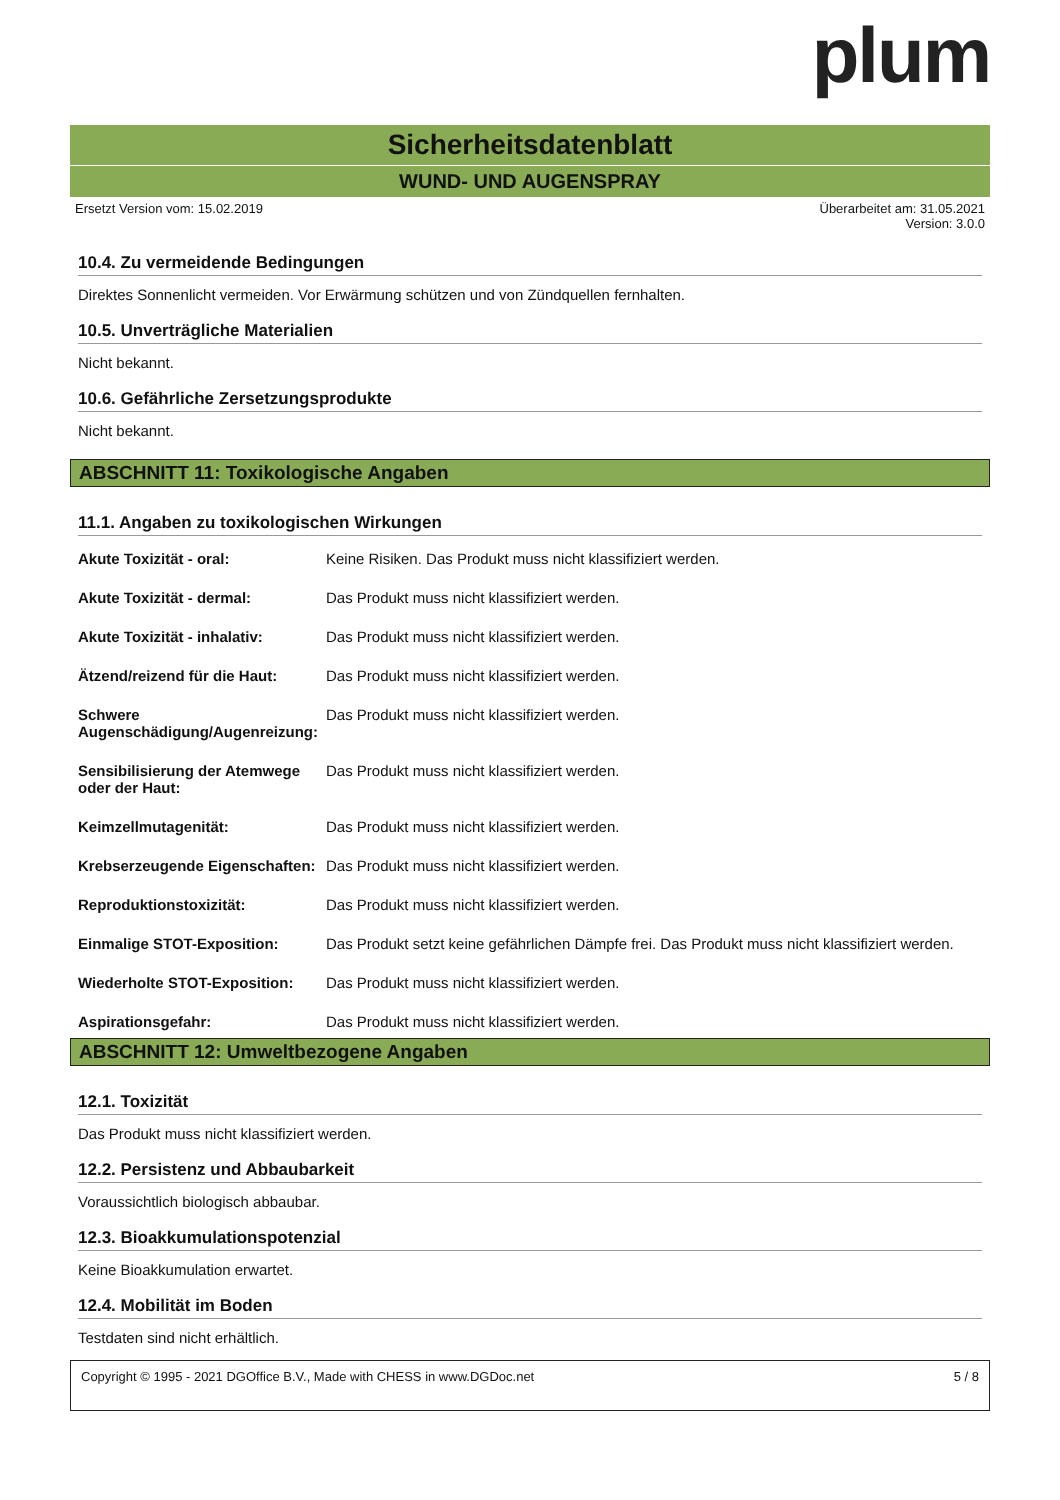plum
Sicherheitsdatenblatt
WUND- UND AUGENSPRAY
Ersetzt Version vom: 15.02.2019 Überarbeitet am: 31.05.2021
Version: 3.0.0
10.4. Zu vermeidende Bedingungen
Direktes Sonnenlicht vermeiden. Vor Erwärmung schützen und von Zündquellen fernhalten.
10.5. Unverträgliche Materialien
Nicht bekannt.
10.6. Gefährliche Zersetzungsprodukte
Nicht bekannt.
ABSCHNITT 11: Toxikologische Angaben
11.1. Angaben zu toxikologischen Wirkungen
| Akute Toxizität - oral: | Keine Risiken. Das Produkt muss nicht klassifiziert werden. |
| Akute Toxizität - dermal: | Das Produkt muss nicht klassifiziert werden. |
| Akute Toxizität - inhalativ: | Das Produkt muss nicht klassifiziert werden. |
| Ätzend/reizend für die Haut: | Das Produkt muss nicht klassifiziert werden. |
| Schwere Augenschädigung/Augenreizung: | Das Produkt muss nicht klassifiziert werden. |
| Sensibilisierung der Atemwege oder der Haut: | Das Produkt muss nicht klassifiziert werden. |
| Keimzellmutagenität: | Das Produkt muss nicht klassifiziert werden. |
| Krebserzeugende Eigenschaften: | Das Produkt muss nicht klassifiziert werden. |
| Reproduktionstoxizität: | Das Produkt muss nicht klassifiziert werden. |
| Einmalige STOT-Exposition: | Das Produkt setzt keine gefährlichen Dämpfe frei. Das Produkt muss nicht klassifiziert werden. |
| Wiederholte STOT-Exposition: | Das Produkt muss nicht klassifiziert werden. |
| Aspirationsgefahr: | Das Produkt muss nicht klassifiziert werden. |
ABSCHNITT 12: Umweltbezogene Angaben
12.1. Toxizität
Das Produkt muss nicht klassifiziert werden.
12.2. Persistenz und Abbaubarkeit
Voraussichtlich biologisch abbaubar.
12.3. Bioakkumulationspotenzial
Keine Bioakkumulation erwartet.
12.4. Mobilität im Boden
Testdaten sind nicht erhältlich.
Copyright © 1995 - 2021 DGOffice B.V., Made with CHESS in www.DGDoc.net 5 / 8